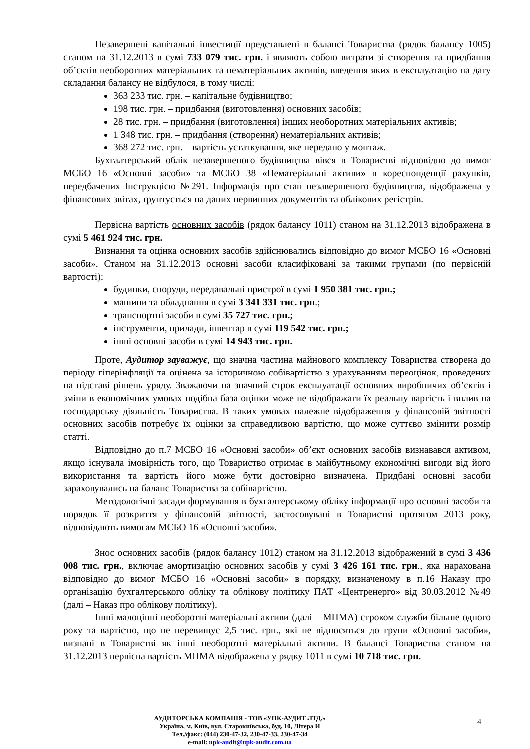Незавершені капітальні інвестиції представлені в балансі Товариства (рядок балансу 1005) станом на 31.12.2013 в сумі 733 079 тис. грн. і являють собою витрати зі створення та придбання об’єктів необоротних матеріальних та нематеріальних активів, введення яких в експлуатацію на дату складання балансу не відбулося, в тому числі:
363 233 тис. грн. – капітальне будівництво;
198 тис. грн. – придбання (виготовлення) основних засобів;
28 тис. грн. – придбання (виготовлення) інших необоротних матеріальних активів;
1 348 тис. грн. – придбання (створення) нематеріальних активів;
368 272 тис. грн. – вартість устаткування, яке передано у монтаж.
Бухгалтерський облік незавершеного будівництва вівся в Товаристві відповідно до вимог МСБО 16 «Основні засоби» та МСБО 38 «Нематеріальні активи» в кореспонденції рахунків, передбачених Інструкцією №291. Інформація про стан незавершеного будівництва, відображена у фінансових звітах, ґрунтується на даних первинних документів та облікових регістрів.
Первісна вартість основних засобів (рядок балансу 1011) станом на 31.12.2013 відображена в сумі 5 461 924 тис. грн.
Визнання та оцінка основних засобів здійснювались відповідно до вимог МСБО 16 «Основні засоби». Станом на 31.12.2013 основні засоби класифіковані за такими групами (по первісній вартості):
будинки, споруди, передавальні пристрої в сумі 1 950 381 тис. грн.;
машини та обладнання в сумі 3 341 331 тис. грн.;
транспортні засоби в сумі 35 727 тис. грн.;
інструменти, прилади, інвентар в сумі 119 542 тис. грн.;
інші основні засоби в сумі 14 943 тис. грн.
Проте, Аудитор зауважує, що значна частина майнового комплексу Товариства створена до періоду гіперінфляції та оцінена за історичною собівартістю з урахуванням переоцінок, проведених на підставі рішень уряду. Зважаючи на значний строк експлуатації основних виробничих об’єктів і зміни в економічних умовах подібна база оцінки може не відображати їх реальну вартість і вплив на господарську діяльність Товариства. В таких умовах належне відображення у фінансовій звітності основних засобів потребує їх оцінки за справедливою вартістю, що може суттєво змінити розмір статті.
Відповідно до п.7 МСБО 16 «Основні засоби» об’єкт основних засобів визнавався активом, якщо існувала імовірність того, що Товариство отримає в майбутньому економічні вигоди від його використання та вартість його може бути достовірно визначена. Придбані основні засоби зараховувались на баланс Товариства за собівартістю.
Методологічні засади формування в бухгалтерському обліку інформації про основні засоби та порядок її розкриття у фінансовій звітності, застосовувані в Товаристві протягом 2013 року, відповідають вимогам МСБО 16 «Основні засоби».
Знос основних засобів (рядок балансу 1012) станом на 31.12.2013 відображений в сумі 3 436 008 тис. грн., включає амортизацію основних засобів у сумі 3 426 161 тис. грн., яка нарахована відповідно до вимог МСБО 16 «Основні засоби» в порядку, визначеному в п.16 Наказу про організацію бухгалтерського обліку та облікову політику ПАТ «Центренерго» від 30.03.2012 №49 (далі – Наказ про облікову політику).
Інші малоцінні необоротні матеріальні активи (далі – МНМА) строком служби більше одного року та вартістю, що не перевищує 2,5 тис. грн., які не відносяться до групи «Основні засоби», визнані в Товаристві як інші необоротні матеріальні активи. В балансі Товариства станом на 31.12.2013 первісна вартість МНМА відображена у рядку 1011 в сумі 10 718 тис. грн.
АУДИТОРСЬКА КОМПАНІЯ - ТОВ «УПК-АУДИТ ЛТД.»
Україна, м. Київ, вул. Старокиївська, буд. 10, Літера И
Тел./факс: (044) 230-47-32, 230-47-33, 230-47-34
e-mail: upk-audit@upk-audit.com.ua
4